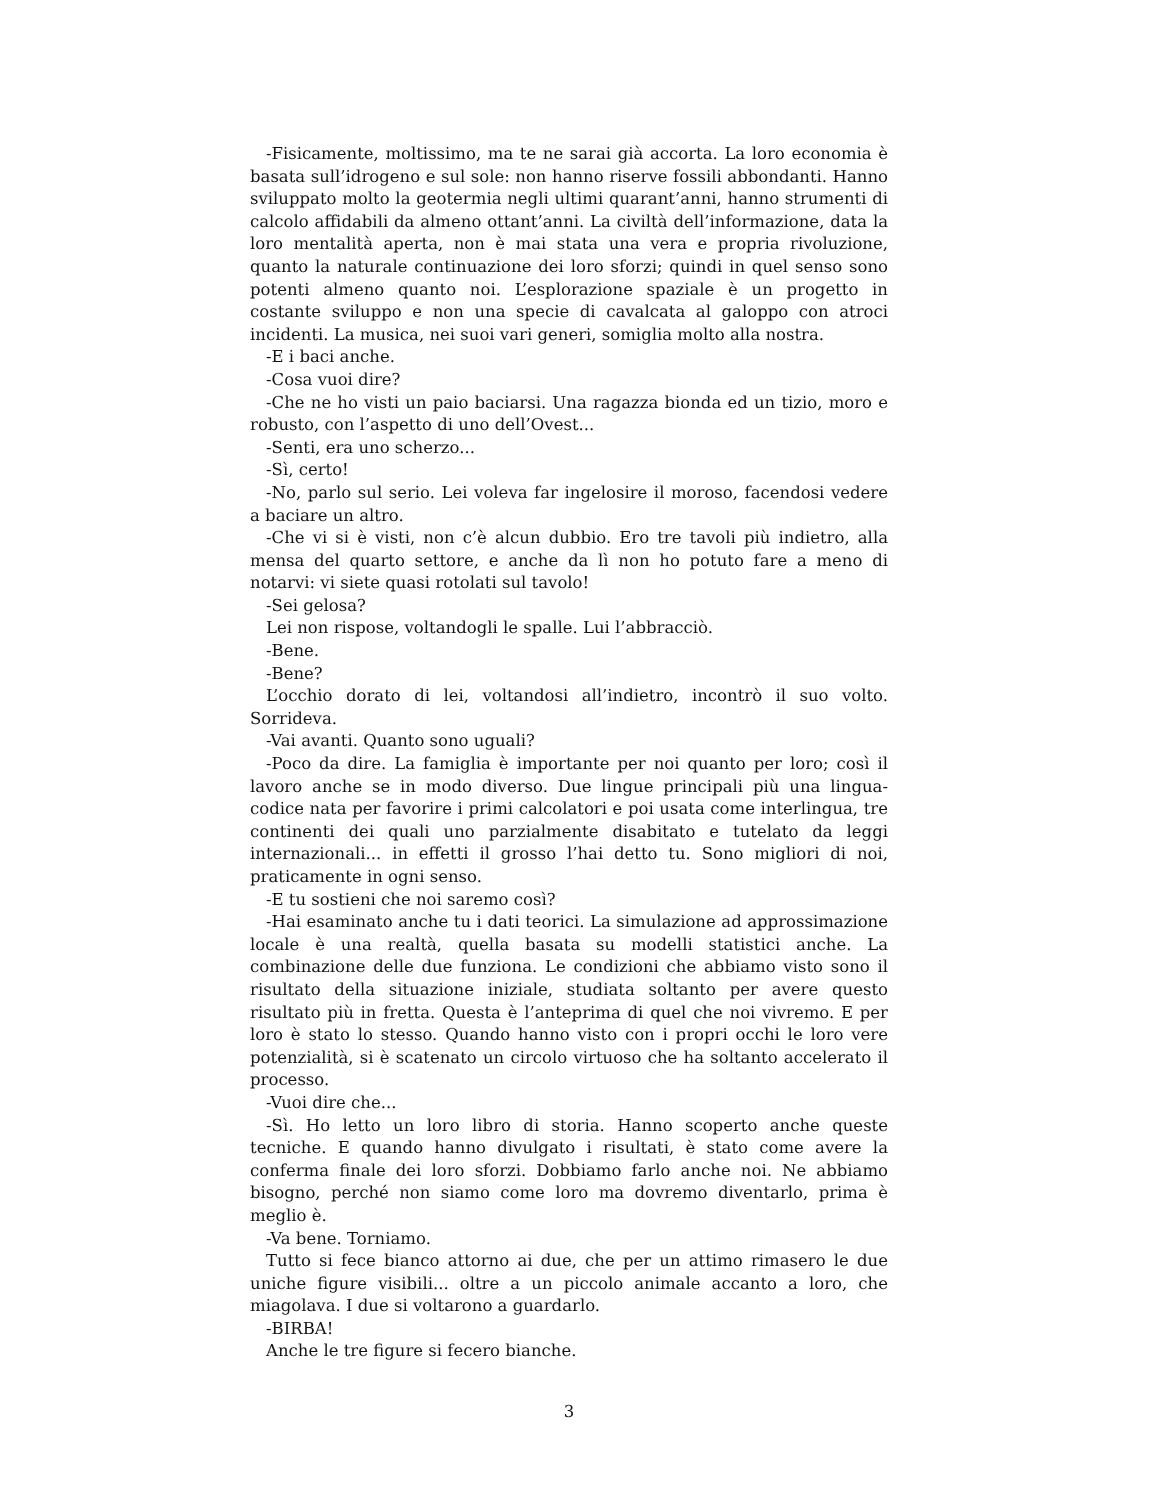-Fisicamente, moltissimo, ma te ne sarai già accorta. La loro economia è basata sull’idrogeno e sul sole: non hanno riserve fossili abbondanti. Hanno sviluppato molto la geotermia negli ultimi quarant’anni, hanno strumenti di calcolo affidabili da almeno ottant’anni. La civiltà dell’informazione, data la loro mentalità aperta, non è mai stata una vera e propria rivoluzione, quanto la naturale continuazione dei loro sforzi; quindi in quel senso sono potenti almeno quanto noi. L’esplorazione spaziale è un progetto in costante sviluppo e non una specie di cavalcata al galoppo con atroci incidenti. La musica, nei suoi vari generi, somiglia molto alla nostra.
-E i baci anche.
-Cosa vuoi dire?
-Che ne ho visti un paio baciarsi. Una ragazza bionda ed un tizio, moro e robusto, con l’aspetto di uno dell’Ovest...
-Senti, era uno scherzo...
-Sì, certo!
-No, parlo sul serio. Lei voleva far ingelosire il moroso, facendosi vedere a baciare un altro.
-Che vi si è visti, non c’è alcun dubbio. Ero tre tavoli più indietro, alla mensa del quarto settore, e anche da lì non ho potuto fare a meno di notarvi: vi siete quasi rotolati sul tavolo!
-Sei gelosa?
Lei non rispose, voltandogli le spalle. Lui l’abbracciò.
-Bene.
-Bene?
L’occhio dorato di lei, voltandosi all’indietro, incontrò il suo volto. Sorrideva.
-Vai avanti. Quanto sono uguali?
-Poco da dire. La famiglia è importante per noi quanto per loro; così il lavoro anche se in modo diverso. Due lingue principali più una lingua-codice nata per favorire i primi calcolatori e poi usata come interlingua, tre continenti dei quali uno parzialmente disabitato e tutelato da leggi internazionali... in effetti il grosso l’hai detto tu. Sono migliori di noi, praticamente in ogni senso.
-E tu sostieni che noi saremo così?
-Hai esaminato anche tu i dati teorici. La simulazione ad approssimazione locale è una realtà, quella basata su modelli statistici anche. La combinazione delle due funziona. Le condizioni che abbiamo visto sono il risultato della situazione iniziale, studiata soltanto per avere questo risultato più in fretta. Questa è l’anteprima di quel che noi vivremo. E per loro è stato lo stesso. Quando hanno visto con i propri occhi le loro vere potenzialità, si è scatenato un circolo virtuoso che ha soltanto accelerato il processo.
-Vuoi dire che...
-Sì. Ho letto un loro libro di storia. Hanno scoperto anche queste tecniche. E quando hanno divulgato i risultati, è stato come avere la conferma finale dei loro sforzi. Dobbiamo farlo anche noi. Ne abbiamo bisogno, perché non siamo come loro ma dovremo diventarlo, prima è meglio è.
-Va bene. Torniamo.
Tutto si fece bianco attorno ai due, che per un attimo rimasero le due uniche figure visibili... oltre a un piccolo animale accanto a loro, che miagolava. I due si voltarono a guardarlo.
-BIRBA!
Anche le tre figure si fecero bianche.
3